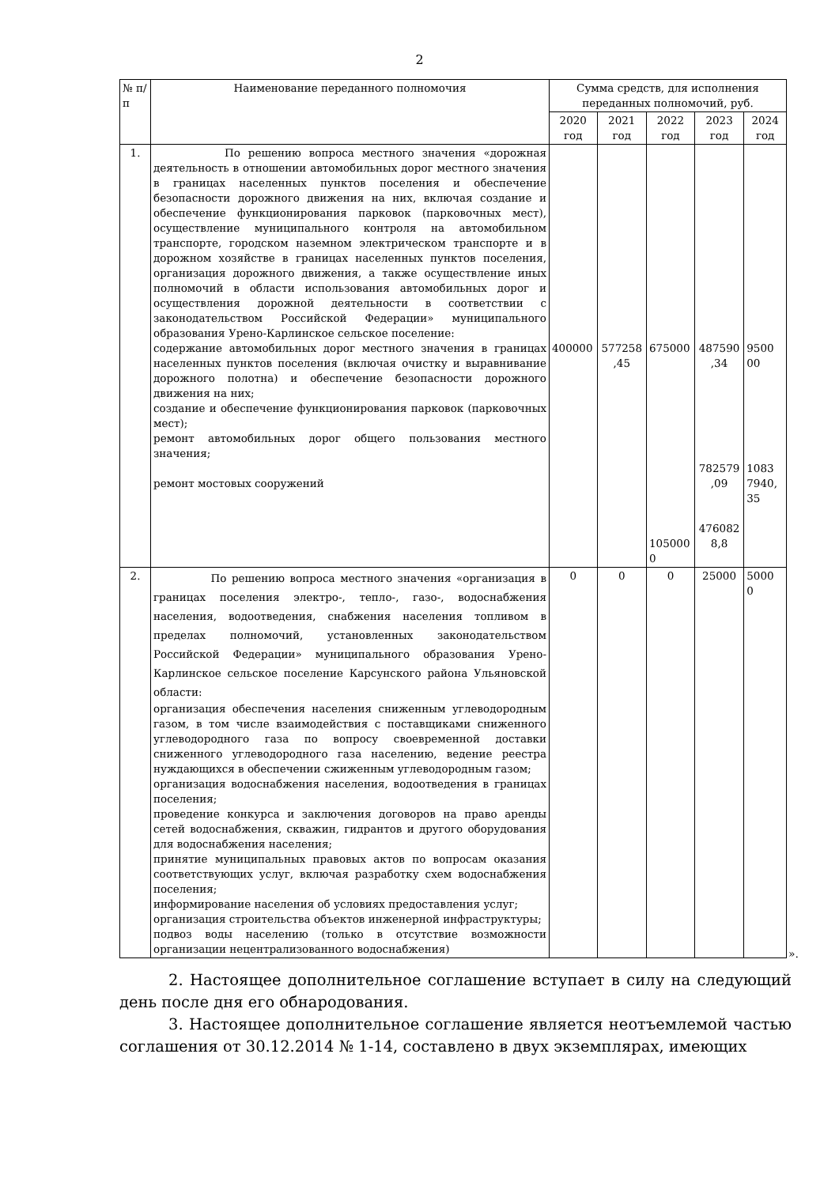2
| № п/п | Наименование переданного полномочия | Сумма средств, для исполнения переданных полномочий, руб. | | | | |
| --- | --- | --- | --- | --- | --- | --- |
| | | 2020 год | 2021 год | 2022 год | 2023 год | 2024 год |
| 1. | По решению вопроса местного значения «дорожная деятельность в отношении автомобильных дорог местного значения в границах населенных пунктов поселения и обеспечение безопасности дорожного движения на них, включая создание и обеспечение функционирования парковок (парковочных мест), осуществление муниципального контроля на автомобильном транспорте, городском наземном электрическом транспорте и в дорожном хозяйстве в границах населенных пунктов поселения, организация дорожного движения, а также осуществление иных полномочий в области использования автомобильных дорог и осуществления дорожной деятельности в соответствии с законодательством Российской Федерации» муниципального образования Урено-Карлинское сельское поселение: содержание автомобильных дорог местного значения в границах населенных пунктов поселения (включая очистку и выравнивание дорожного полотна) и обеспечение безопасности дорожного движения на них; создание и обеспечение функционирования парковок (парковочных мест); ремонт автомобильных дорог общего пользования местного значения; ремонт мостовых сооружений | 400000 | 577258 ,45 | 675000 105000 0 | 487590 ,34 782579 ,09 476082 8,8 | 9500 00 1083 7940, 35 |
| 2. | По решению вопроса местного значения «организация в границах поселения электро-, тепло-, газо-, водоснабжения населения, водоотведения, снабжения населения топливом в пределах полномочий, установленных законодательством Российской Федерации» муниципального образования Урено-Карлинское сельское поселение Карсунского района Ульяновской области: организация обеспечения населения сниженным углеводородным газом, в том числе взаимодействия с поставщиками сниженного углеводородного газа по вопросу своевременной доставки сниженного углеводородного газа населению, ведение реестра нуждающихся в обеспечении сжиженным углеводородным газом; организация водоснабжения населения, водоотведения в границах поселения; проведение конкурса и заключения договоров на право аренды сетей водоснабжения, скважин, гидрантов и другого оборудования для водоснабжения населения; принятие муниципальных правовых актов по вопросам оказания соответствующих услуг, включая разработку схем водоснабжения поселения; информирование населения об условиях предоставления услуг; организация строительства объектов инженерной инфраструктуры; подвоз воды населению (только в отсутствие возможности организации нецентрализованного водоснабжения) | 0 | 0 | 0 | 25000 | 5000 0 |
».
2. Настоящее дополнительное соглашение вступает в силу на следующий день после дня его обнародования.
3. Настоящее дополнительное соглашение является неотъемлемой частью соглашения от 30.12.2014 № 1-14, составлено в двух экземплярах, имеющих